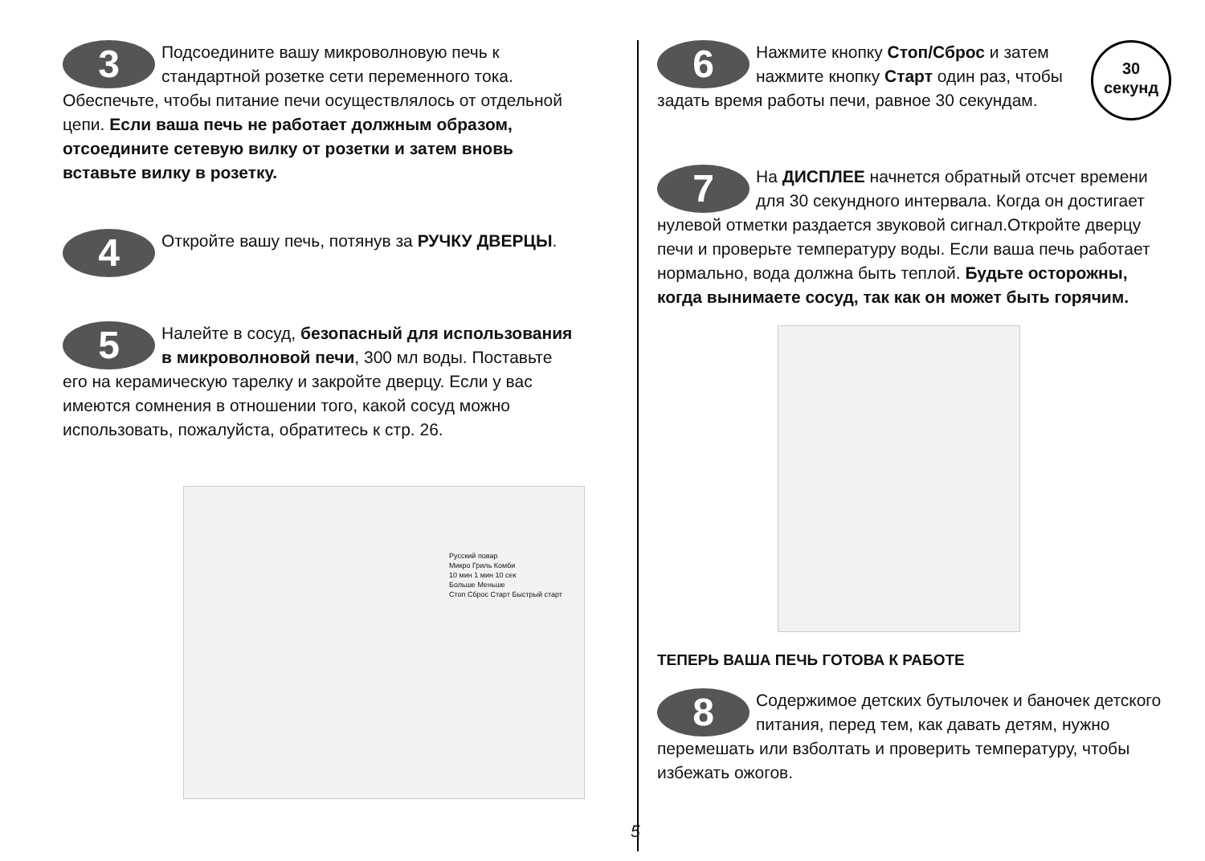3 Подсоедините вашу микроволновую печь к стандартной розетке сети переменного тока. Обеспечьте, чтобы питание печи осуществлялось от отдельной цепи. Если ваша печь не работает должным образом, отсоедините сетевую вилку от розетки и затем вновь вставьте вилку в розетку.
4 Откройте вашу печь, потянув за РУЧКУ ДВЕРЦЫ.
5 Налейте в сосуд, безопасный для использования в микроволновой печи, 300 мл воды. Поставьте его на керамическую тарелку и закройте дверцу. Если у вас имеются сомнения в отношении того, какой сосуд можно использовать, пожалуйста, обратитесь к стр. 26.
Русский повар
Микро Гриль Комби
10 мин 1 мин 10 сек
Больше Меньше
Стоп Сброс Старт Быстрый старт
30
секунд
6 Нажмите кнопку Стоп/Сброс и затем нажмите кнопку Старт один раз, чтобы задать время работы печи, равное 30 секундам.
7 На ДИСПЛЕЕ начнется обратный отсчет времени для 30 секундного интервала. Когда он достигает нулевой отметки раздается звуковой сигнал.Откройте дверцу печи и проверьте температуру воды. Если ваша печь работает нормально, вода должна быть теплой. Будьте осторожны, когда вынимаете сосуд, так как он может быть горячим.
ТЕПЕРЬ ВАША ПЕЧЬ ГОТОВА К РАБОТЕ
8 Содержимое детских бутылочек и баночек детского питания, перед тем, как давать детям, нужно перемешать или взболтать и проверить температуру, чтобы избежать ожогов.
5